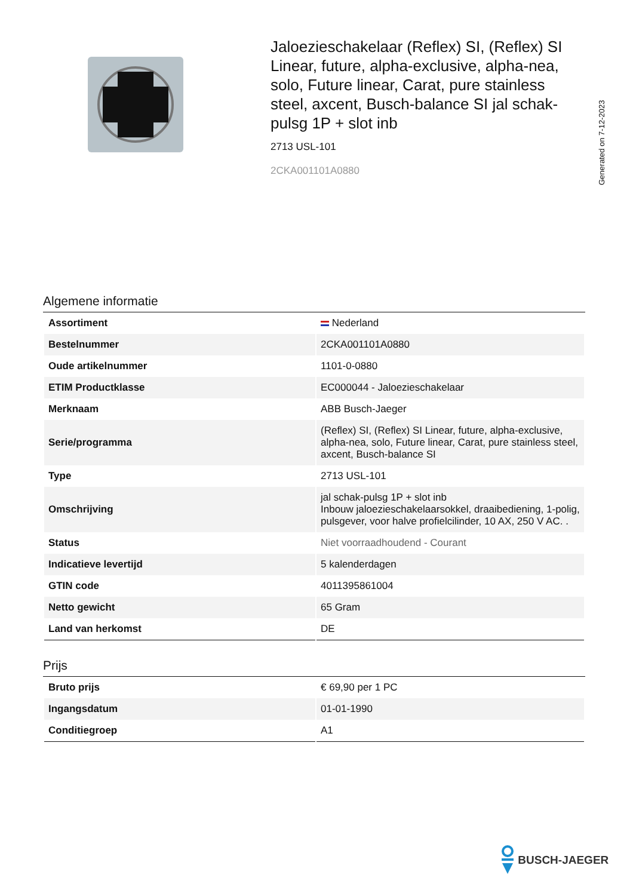Generated on 7-12-2023
Jaloezieschakelaar (Reflex) SI, (Reflex) SI Linear, future, alpha-exclusive, alpha-nea, solo, Future linear, Carat, pure stainless steel, axcent, Busch-balance SI jal schak-pulsg 1P + slot inb
2713 USL-101
2CKA001101A0880
Algemene informatie
| Assortiment | Nederland |
| Bestelnummer | 2CKA001101A0880 |
| Oude artikelnummer | 1101-0-0880 |
| ETIM Productklasse | EC000044 - Jaloezieschakelaar |
| Merknaam | ABB Busch-Jaeger |
| Serie/programma | (Reflex) SI, (Reflex) SI Linear, future, alpha-exclusive, alpha-nea, solo, Future linear, Carat, pure stainless steel, axcent, Busch-balance SI |
| Type | 2713 USL-101 |
| Omschrijving | jal schak-pulsg 1P + slot inb Inbouw jaloezieschakelaarsokkel, draaibediening, 1-polig, pulsgever, voor halve profielcilinder, 10 AX, 250 V AC. . |
| Status | Niet voorraadhoudend - Courant |
| Indicatieve levertijd | 5 kalenderdagen |
| GTIN code | 4011395861004 |
| Netto gewicht | 65 Gram |
| Land van herkomst | DE |
Prijs
| Bruto prijs | € 69,90 per 1 PC |
| Ingangsdatum | 01-01-1990 |
| Conditiegroep | A1 |
BUSCH-JAEGER